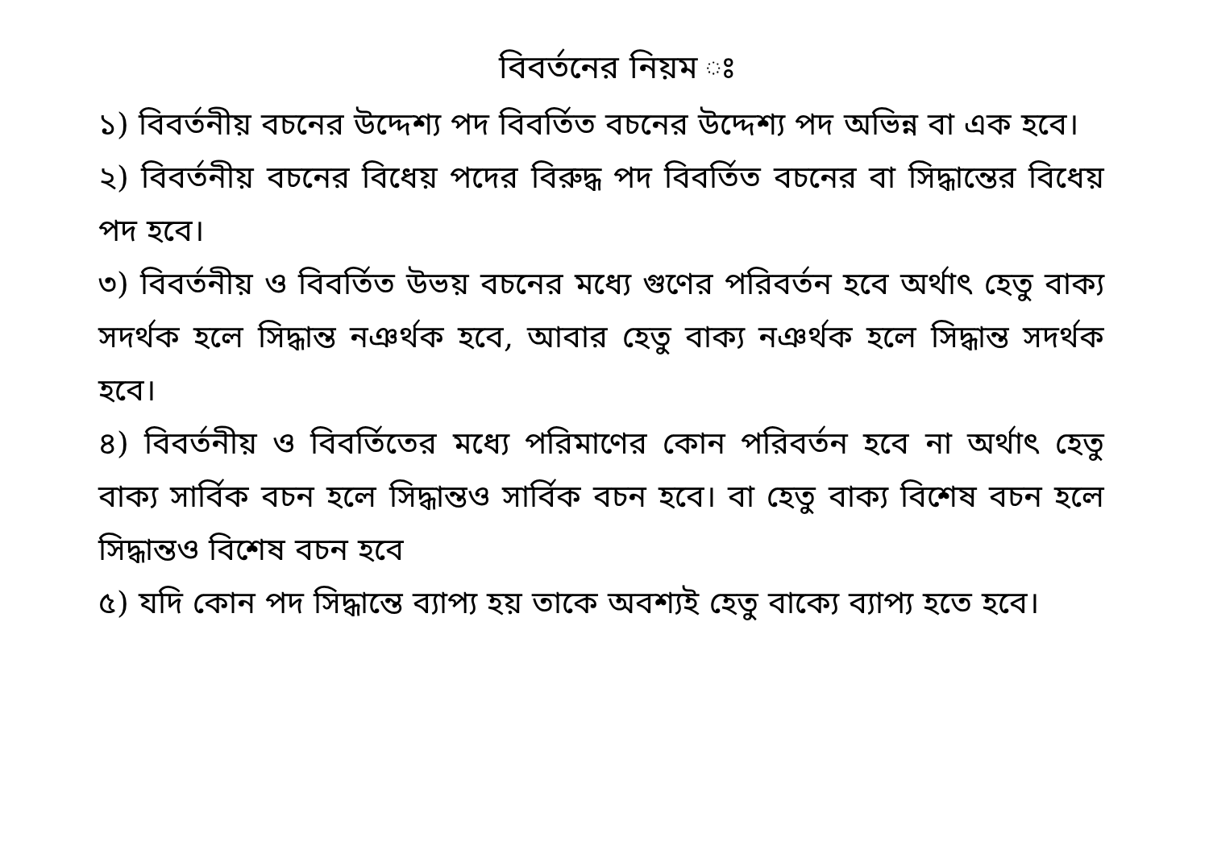বিবর্তনের নিয়ম ঃ
১) বিবর্তনীয় বচনের উদ্দেশ্য পদ বিবর্তিত বচনের উদ্দেশ্য পদ অভিন্ন বা এক হবে।
২) বিবর্তনীয় বচনের বিধেয় পদের বিরুদ্ধ পদ বিবর্তিত বচনের বা সিদ্ধান্তের বিধেয় পদ হবে।
৩) বিবর্তনীয় ও বিবর্তিত উভয় বচনের মধ্যে গুণের পরিবর্তন হবে অর্থাৎ হেতু বাক্য সদর্থক হলে সিদ্ধান্ত নঞর্থক হবে, আবার হেতু বাক্য নঞর্থক হলে সিদ্ধান্ত সদর্থক হবে।
৪) বিবর্তনীয় ও বিবর্তিতের মধ্যে পরিমাণের কোন পরিবর্তন হবে না অর্থাৎ হেতু বাক্য সার্বিক বচন হলে সিদ্ধান্তও সার্বিক বচন হবে। বা হেতু বাক্য বিশেষ বচন হলে সিদ্ধান্তও বিশেষ বচন হবে
৫) যদি কোন পদ সিদ্ধান্তে ব্যাপ্য হয় তাকে অবশ্যই হেতু বাক্যে ব্যাপ্য হতে হবে।